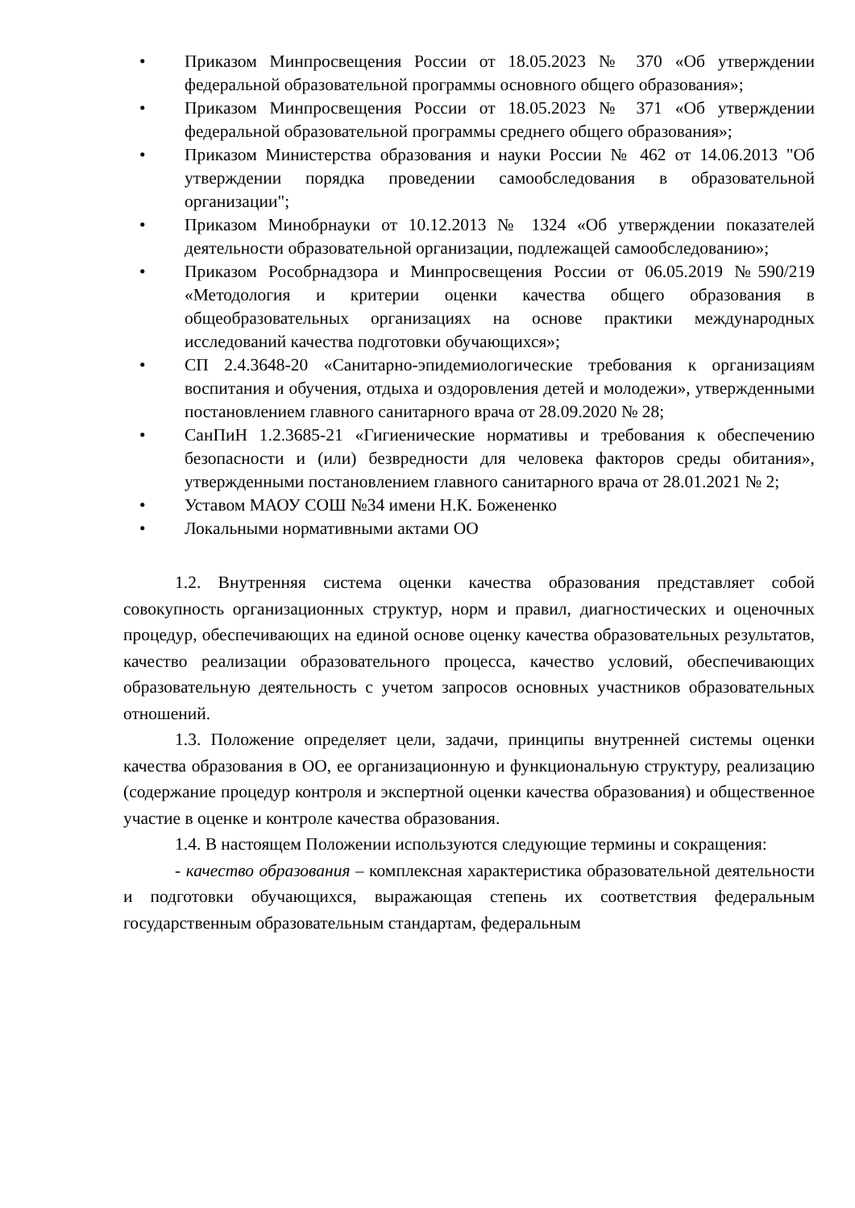• Приказом Минпросвещения России от 18.05.2023 № 370 «Об утверждении федеральной образовательной программы основного общего образования»;
• Приказом Минпросвещения России от 18.05.2023 № 371 «Об утверждении федеральной образовательной программы среднего общего образования»;
• Приказом Министерства образования и науки России № 462 от 14.06.2013 "Об утверждении порядка проведении самообследования в образовательной организации";
• Приказом Минобрнауки от 10.12.2013 № 1324 «Об утверждении показателей деятельности образовательной организации, подлежащей самообследованию»;
• Приказом Рособрнадзора и Минпросвещения России от 06.05.2019 №590/219 «Методология и критерии оценки качества общего образования в общеобразовательных организациях на основе практики международных исследований качества подготовки обучающихся»;
• СП 2.4.3648-20 «Санитарно-эпидемиологические требования к организациям воспитания и обучения, отдыха и оздоровления детей и молодежи», утвержденными постановлением главного санитарного врача от 28.09.2020 № 28;
• СанПиН 1.2.3685-21 «Гигиенические нормативы и требования к обеспечению безопасности и (или) безвредности для человека факторов среды обитания», утвержденными постановлением главного санитарного врача от 28.01.2021 № 2;
• Уставом МАОУ СОШ №34 имени Н.К. Божененко
• Локальными нормативными актами ОО
1.2. Внутренняя система оценки качества образования представляет собой совокупность организационных структур, норм и правил, диагностических и оценочных процедур, обеспечивающих на единой основе оценку качества образовательных результатов, качество реализации образовательного процесса, качество условий, обеспечивающих образовательную деятельность с учетом запросов основных участников образовательных отношений.
1.3. Положение определяет цели, задачи, принципы внутренней системы оценки качества образования в ОО, ее организационную и функциональную структуру, реализацию (содержание процедур контроля и экспертной оценки качества образования) и общественное участие в оценке и контроле качества образования.
1.4. В настоящем Положении используются следующие термины и сокращения:
- качество образования – комплексная характеристика образовательной деятельности и подготовки обучающихся, выражающая степень их соответствия федеральным государственным образовательным стандартам, федеральным